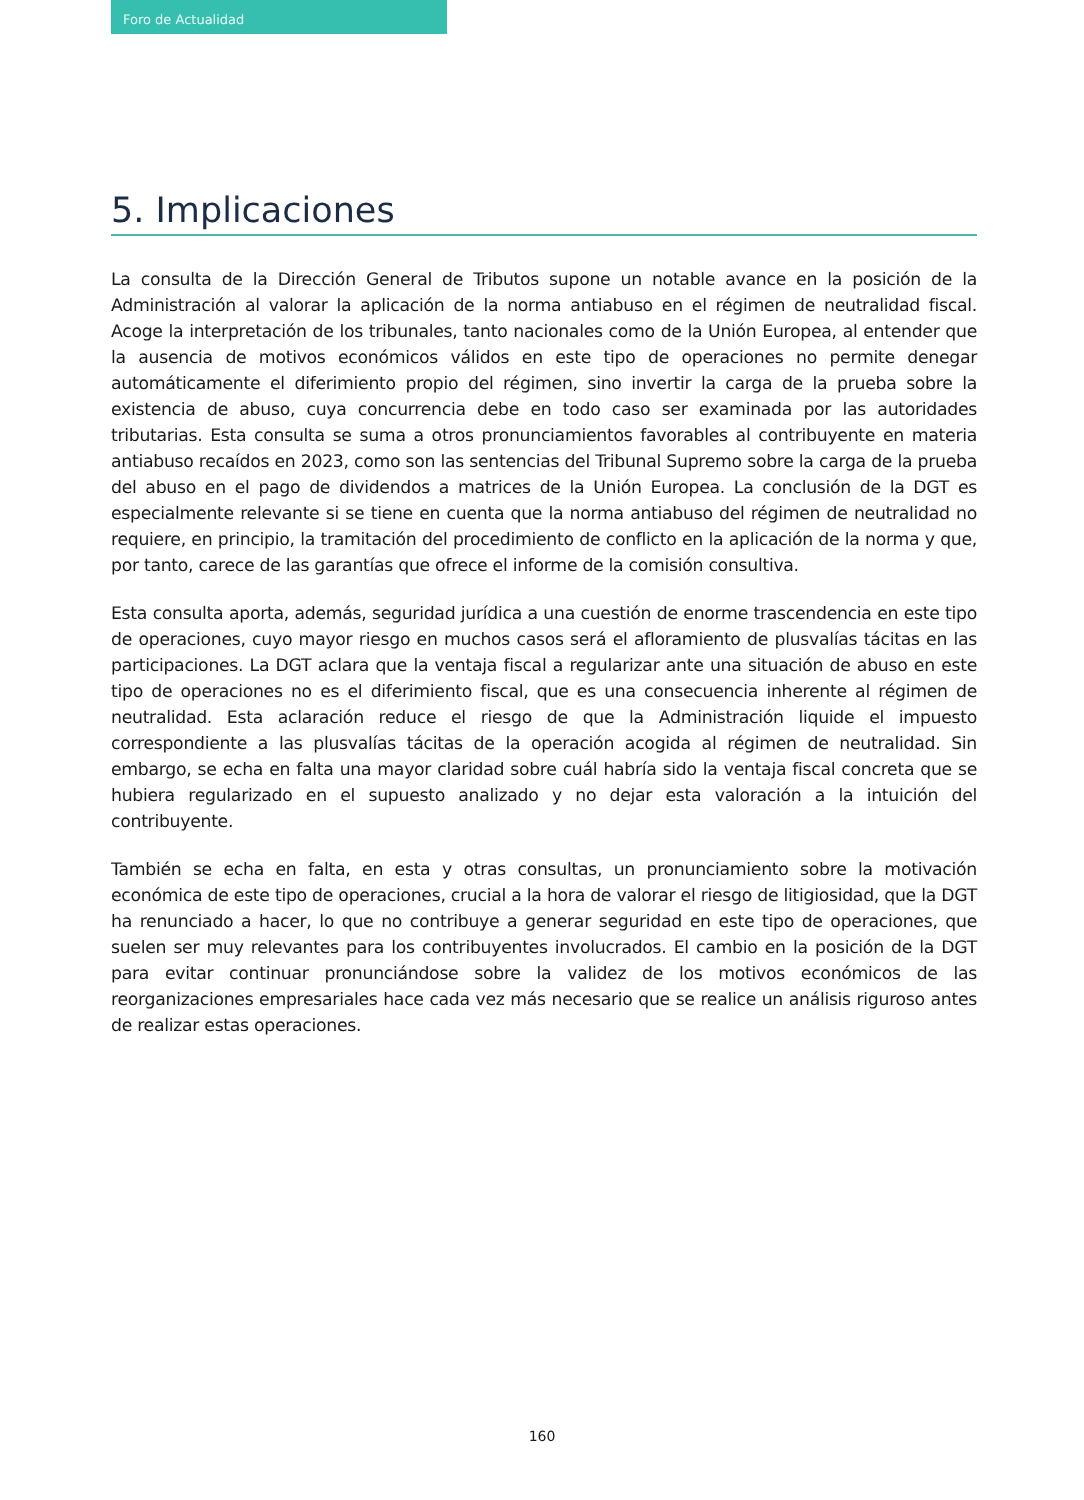Foro de Actualidad
5. Implicaciones
La consulta de la Dirección General de Tributos supone un notable avance en la posición de la Administración al valorar la aplicación de la norma antiabuso en el régimen de neutralidad fiscal. Acoge la interpretación de los tribunales, tanto nacionales como de la Unión Europea, al entender que la ausencia de motivos económicos válidos en este tipo de operaciones no permite denegar automáticamente el diferimiento propio del régimen, sino invertir la carga de la prueba sobre la existencia de abuso, cuya concurrencia debe en todo caso ser examinada por las autoridades tributarias. Esta consulta se suma a otros pronunciamientos favorables al contribuyente en materia antiabuso recaídos en 2023, como son las sentencias del Tribunal Supremo sobre la carga de la prueba del abuso en el pago de dividendos a matrices de la Unión Europea. La conclusión de la DGT es especialmente relevante si se tiene en cuenta que la norma antiabuso del régimen de neutralidad no requiere, en principio, la tramitación del procedimiento de conflicto en la aplicación de la norma y que, por tanto, carece de las garantías que ofrece el informe de la comisión consultiva.
Esta consulta aporta, además, seguridad jurídica a una cuestión de enorme trascendencia en este tipo de operaciones, cuyo mayor riesgo en muchos casos será el afloramiento de plusvalías tácitas en las participaciones. La DGT aclara que la ventaja fiscal a regularizar ante una situación de abuso en este tipo de operaciones no es el diferimiento fiscal, que es una consecuencia inherente al régimen de neutralidad. Esta aclaración reduce el riesgo de que la Administración liquide el impuesto correspondiente a las plusvalías tácitas de la operación acogida al régimen de neutralidad. Sin embargo, se echa en falta una mayor claridad sobre cuál habría sido la ventaja fiscal concreta que se hubiera regularizado en el supuesto analizado y no dejar esta valoración a la intuición del contribuyente.
También se echa en falta, en esta y otras consultas, un pronunciamiento sobre la motivación económica de este tipo de operaciones, crucial a la hora de valorar el riesgo de litigiosidad, que la DGT ha renunciado a hacer, lo que no contribuye a generar seguridad en este tipo de operaciones, que suelen ser muy relevantes para los contribuyentes involucrados. El cambio en la posición de la DGT para evitar continuar pronunciándose sobre la validez de los motivos económicos de las reorganizaciones empresariales hace cada vez más necesario que se realice un análisis riguroso antes de realizar estas operaciones.
160